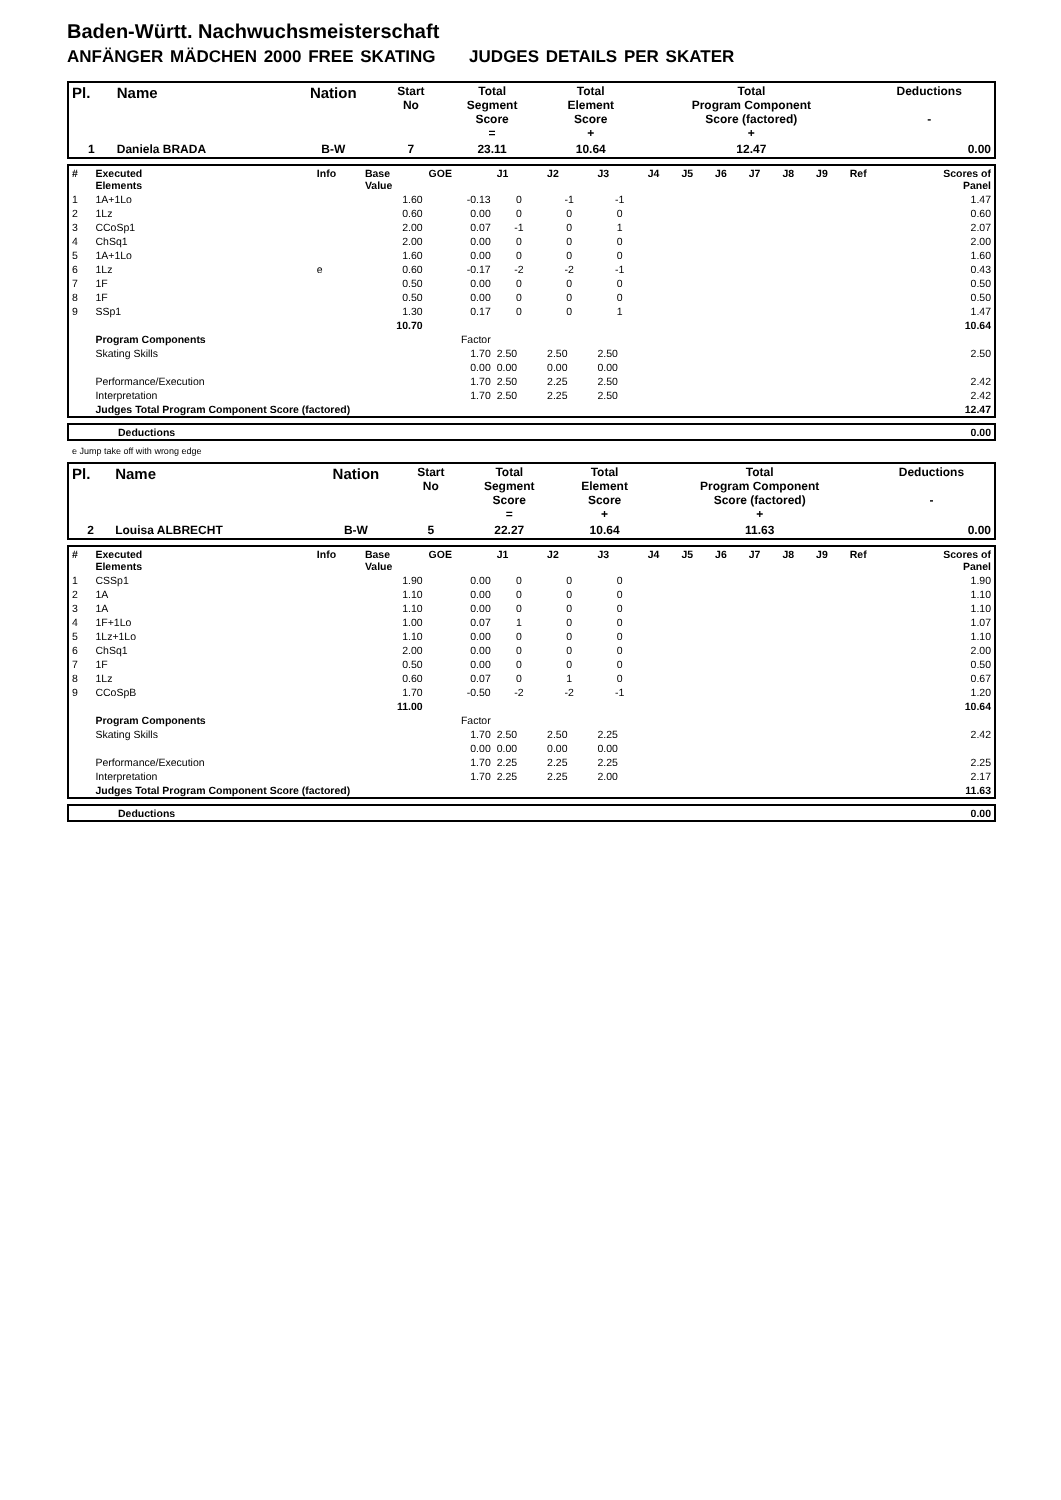Baden-Württ. Nachwuchsmeisterschaft
ANFÄNGER MÄDCHEN 2000 FREE SKATING JUDGES DETAILS PER SKATER
| Pl. | Name | Nation | Start No | Total Segment Score = | Total Element Score + | Total Program Component Score (factored) + | Deductions - |
| --- | --- | --- | --- | --- | --- | --- | --- |
| 1 | Daniela BRADA | B-W | 7 | 23.11 | 10.64 | 12.47 | 0.00 |
| # | Executed Elements | Info | Base Value | GOE | J1 | J2 | J3 | J4 | J5 | J6 | J7 | J8 | J9 | Ref | Scores of Panel |
| 1 | 1A+1Lo | | 1.60 | -0.13 | 0 | -1 | -1 | | | | | | | | 1.47 |
| 2 | 1Lz | | 0.60 | 0.00 | 0 | 0 | 0 | | | | | | | | 0.60 |
| 3 | CCoSp1 | | 2.00 | 0.07 | -1 | 0 | 1 | | | | | | | | 2.07 |
| 4 | ChSq1 | | 2.00 | 0.00 | 0 | 0 | 0 | | | | | | | | 2.00 |
| 5 | 1A+1Lo | | 1.60 | 0.00 | 0 | 0 | 0 | | | | | | | | 1.60 |
| 6 | 1Lz | e | 0.60 | -0.17 | -2 | -2 | -1 | | | | | | | | 0.43 |
| 7 | 1F | | 0.50 | 0.00 | 0 | 0 | 0 | | | | | | | | 0.50 |
| 8 | 1F | | 0.50 | 0.00 | 0 | 0 | 0 | | | | | | | | 0.50 |
| 9 | SSp1 | | 1.30 | 0.17 | 0 | 0 | 1 | | | | | | | | 1.47 |
| | | | 10.70 | | | | | | | | | | | | 10.64 |
| | Program Components | | | Factor | | | | | | | | | | | |
| | Skating Skills | | | 1.70 | 2.50 | 2.50 | 2.50 | | | | | | | | 2.50 |
| | | | | 0.00 | 0.00 | 0.00 | 0.00 | | | | | | | | |
| | Performance/Execution | | | 1.70 | 2.50 | 2.25 | 2.50 | | | | | | | | 2.42 |
| | Interpretation | | | 1.70 | 2.50 | 2.25 | 2.50 | | | | | | | | 2.42 |
| | Judges Total Program Component Score (factored) | | | | | | | | | | | | | | 12.47 |
| | Deductions | 0.00 |
e Jump take off with wrong edge
| Pl. | Name | Nation | Start No | Total Segment Score = | Total Element Score + | Total Program Component Score (factored) + | Deductions - |
| --- | --- | --- | --- | --- | --- | --- | --- |
| 2 | Louisa ALBRECHT | B-W | 5 | 22.27 | 10.64 | 11.63 | 0.00 |
| # | Executed Elements | Info | Base Value | GOE | J1 | J2 | J3 | J4 | J5 | J6 | J7 | J8 | J9 | Ref | Scores of Panel |
| 1 | CSSp1 | | 1.90 | 0.00 | 0 | 0 | 0 | | | | | | | | 1.90 |
| 2 | 1A | | 1.10 | 0.00 | 0 | 0 | 0 | | | | | | | | 1.10 |
| 3 | 1A | | 1.10 | 0.00 | 0 | 0 | 0 | | | | | | | | 1.10 |
| 4 | 1F+1Lo | | 1.00 | 0.07 | 1 | 0 | 0 | | | | | | | | 1.07 |
| 5 | 1Lz+1Lo | | 1.10 | 0.00 | 0 | 0 | 0 | | | | | | | | 1.10 |
| 6 | ChSq1 | | 2.00 | 0.00 | 0 | 0 | 0 | | | | | | | | 2.00 |
| 7 | 1F | | 0.50 | 0.00 | 0 | 0 | 0 | | | | | | | | 0.50 |
| 8 | 1Lz | | 0.60 | 0.07 | 0 | 1 | 0 | | | | | | | | 0.67 |
| 9 | CCoSpB | | 1.70 | -0.50 | -2 | -2 | -1 | | | | | | | | 1.20 |
| | | | 11.00 | | | | | | | | | | | | 10.64 |
| | Program Components | | | Factor | | | | | | | | | | | |
| | Skating Skills | | | 1.70 | 2.50 | 2.50 | 2.25 | | | | | | | | 2.42 |
| | | | | 0.00 | 0.00 | 0.00 | 0.00 | | | | | | | | |
| | Performance/Execution | | | 1.70 | 2.25 | 2.25 | 2.25 | | | | | | | | 2.25 |
| | Interpretation | | | 1.70 | 2.25 | 2.25 | 2.00 | | | | | | | | 2.17 |
| | Judges Total Program Component Score (factored) | | | | | | | | | | | | | | 11.63 |
| | Deductions | 0.00 |